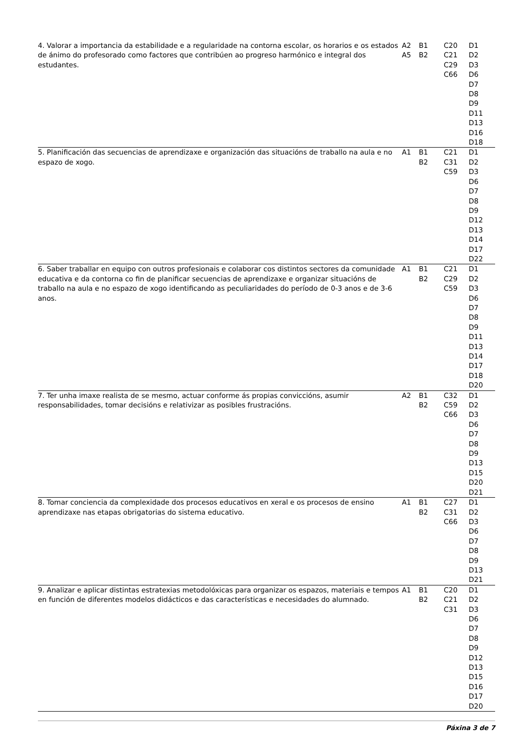| 4. Valorar a importancia da estabilidade e a regularidade na contorna escolar, os horarios e os estados de ánimo do profesorado como factores que contribúen ao progreso harmónico e integral dos estudantes. | A2 A5 | B1 B2 | C20 C21 C29 C66 | D1 D2 D3 D6 D7 D8 D9 D11 D13 D16 D18 |
| 5. Planificación das secuencias de aprendizaxe e organización das situacións de traballo na aula e no espazo de xogo. | A1 | B1 B2 | C21 C31 C59 | D1 D2 D3 D6 D7 D8 D9 D12 D13 D14 D17 D22 |
| 6. Saber traballar en equipo con outros profesionais e colaborar cos distintos sectores da comunidade educativa e da contorna co fin de planificar secuencias de aprendizaxe e organizar situacións de traballo na aula e no espazo de xogo identificando as peculiaridades do período de 0-3 anos e de 3-6 anos. | A1 | B1 B2 | C21 C29 C59 | D1 D2 D3 D6 D7 D8 D9 D11 D13 D14 D17 D18 D20 |
| 7. Ter unha imaxe realista de se mesmo, actuar conforme ás propias conviccións, asumir responsabilidades, tomar decisións e relativizar as posibles frustracións. | A2 | B1 B2 | C32 C59 C66 | D1 D2 D3 D6 D7 D8 D9 D13 D15 D20 D21 |
| 8. Tomar conciencia da complexidade dos procesos educativos en xeral e os procesos de ensino aprendizaxe nas etapas obrigatorias do sistema educativo. | A1 | B1 B2 | C27 C31 C66 | D1 D2 D3 D6 D7 D8 D9 D13 D21 |
| 9. Analizar e aplicar distintas estratexias metodolóxicas para organizar os espazos, materiais e tempos en función de diferentes modelos didácticos e das características e necesidades do alumnado. | A1 | B1 B2 | C20 C21 C31 | D1 D2 D3 D6 D7 D8 D9 D12 D13 D15 D16 D17 D20 |
Páxina 3 de 7